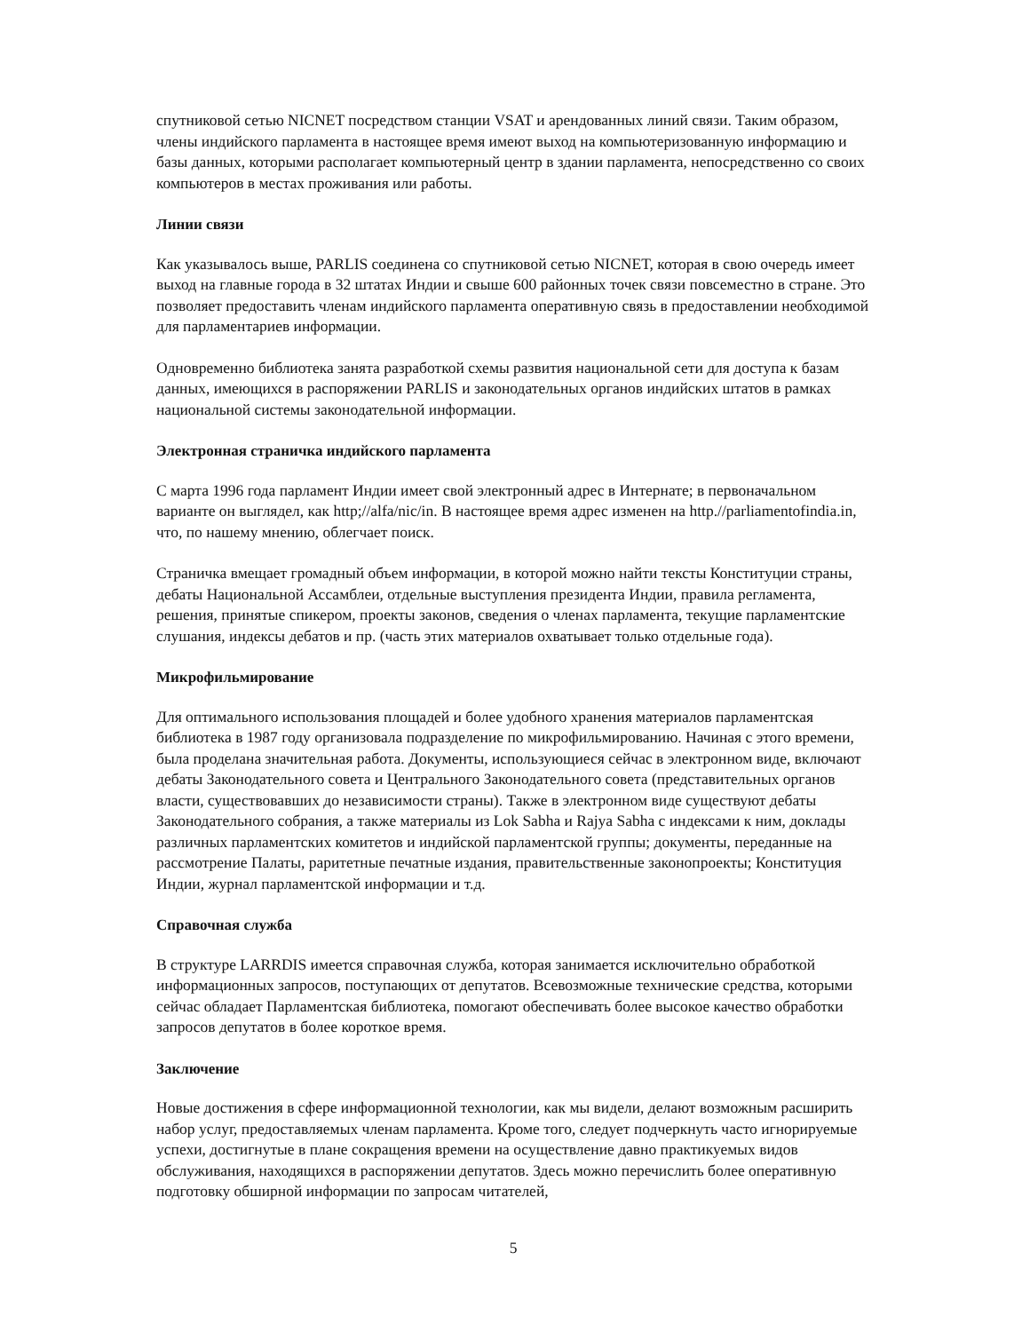спутниковой сетью NICNET посредством станции VSAT и арендованных линий связи. Таким образом, члены индийского парламента в настоящее время имеют выход на компьютеризованную информацию и базы данных, которыми располагает компьютерный центр в здании парламента, непосредственно со своих компьютеров в местах проживания или работы.
Линии связи
Как указывалось выше, PARLIS соединена со спутниковой сетью NICNET, которая в свою очередь имеет выход на главные города в 32 штатах Индии и свыше 600 районных точек связи повсеместно в стране. Это позволяет предоставить членам индийского парламента оперативную связь в предоставлении необходимой для парламентариев информации.
Одновременно библиотека занята разработкой схемы развития национальной сети для доступа к базам данных, имеющихся в распоряжении PARLIS и законодательных органов индийских штатов в рамках национальной системы законодательной информации.
Электронная страничка индийского парламента
С марта 1996 года парламент Индии имеет свой электронный адрес в Интернате; в первоначальном варианте он выглядел, как http;//alfa/nic/in. В настоящее время адрес изменен на http.//parliamentofindia.in, что, по нашему мнению, облегчает поиск.
Страничка вмещает громадный объем информации, в которой можно найти тексты Конституции страны, дебаты Национальной Ассамблеи, отдельные выступления президента Индии, правила регламента, решения, принятые спикером, проекты законов, сведения о членах парламента, текущие парламентские слушания, индексы дебатов и пр. (часть этих материалов охватывает только отдельные года).
Микрофильмирование
Для оптимального использования площадей и более удобного хранения материалов парламентская библиотека в 1987 году организовала подразделение по микрофильмированию. Начиная с этого времени, была проделана значительная работа. Документы, использующиеся сейчас в электронном виде, включают дебаты Законодательного совета и Центрального Законодательного совета (представительных органов власти, существовавших до независимости страны). Также в электронном виде существуют дебаты Законодательного собрания, а также материалы из Lok Sabha и Rajya Sabha с индексами к ним, доклады различных парламентских комитетов и индийской парламентской группы; документы, переданные на рассмотрение Палаты, раритетные печатные издания, правительственные законопроекты; Конституция Индии, журнал парламентской информации и т.д.
Справочная служба
В структуре LARRDIS имеется справочная служба, которая занимается исключительно обработкой информационных запросов, поступающих от депутатов. Всевозможные технические средства, которыми сейчас обладает Парламентская библиотека, помогают обеспечивать более высокое качество обработки запросов депутатов в более короткое время.
Заключение
Новые достижения в сфере информационной технологии, как мы видели, делают возможным расширить набор услуг, предоставляемых членам парламента. Кроме того, следует подчеркнуть часто игнорируемые успехи, достигнутые в плане сокращения времени на осуществление давно практикуемых видов обслуживания, находящихся в распоряжении депутатов. Здесь можно перечислить более оперативную подготовку обширной информации по запросам читателей,
5